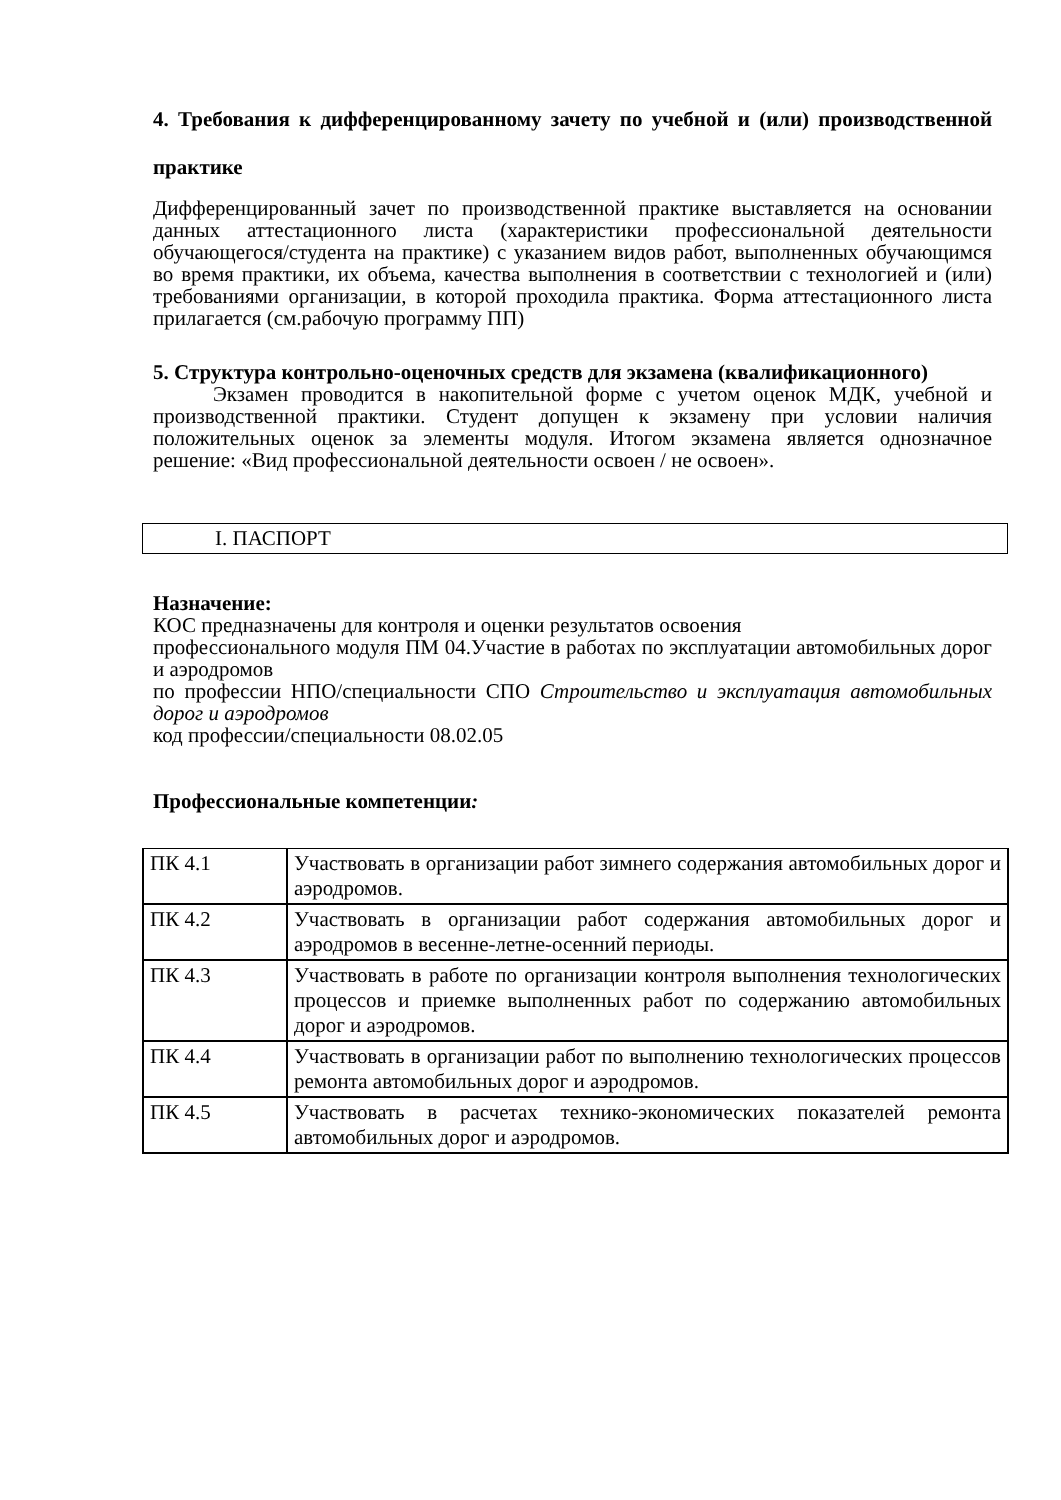4. Требования к дифференцированному зачету по учебной и (или) производственной практике
Дифференцированный зачет по производственной практике выставляется на основании данных аттестационного листа (характеристики профессиональной деятельности обучающегося/студента на практике) с указанием видов работ, выполненных обучающимся во время практики, их объема, качества выполнения в соответствии с технологией и (или) требованиями организации, в которой проходила практика. Форма аттестационного листа прилагается (см.рабочую программу ПП)
5. Структура контрольно-оценочных средств для экзамена (квалификационного)
Экзамен проводится в накопительной форме с учетом оценок МДК, учебной и производственной практики. Студент допущен к экзамену при условии наличия положительных оценок за элементы модуля. Итогом экзамена является однозначное решение: «Вид профессиональной деятельности освоен / не освоен».
I. ПАСПОРТ
Назначение:
КОС предназначены для контроля и оценки результатов освоения
профессионального модуля ПМ 04.Участие в работах по эксплуатации автомобильных дорог и аэродромов
по профессии НПО/специальности СПО Строительство и эксплуатация автомобильных дорог и аэродромов
код профессии/специальности 08.02.05
Профессиональные компетенции:
| ПК 4.1 | Участвовать в организации работ зимнего содержания автомобильных дорог и аэродромов. |
| ПК 4.2 | Участвовать в организации работ содержания автомобильных дорог и аэродромов в весенне-летне-осенний периоды. |
| ПК 4.3 | Участвовать в работе по организации контроля выполнения технологических процессов и приемке выполненных работ по содержанию автомобильных дорог и аэродромов. |
| ПК 4.4 | Участвовать в организации работ по выполнению технологических процессов ремонта автомобильных дорог и аэродромов. |
| ПК 4.5 | Участвовать в расчетах технико-экономических показателей ремонта автомобильных дорог и аэродромов. |